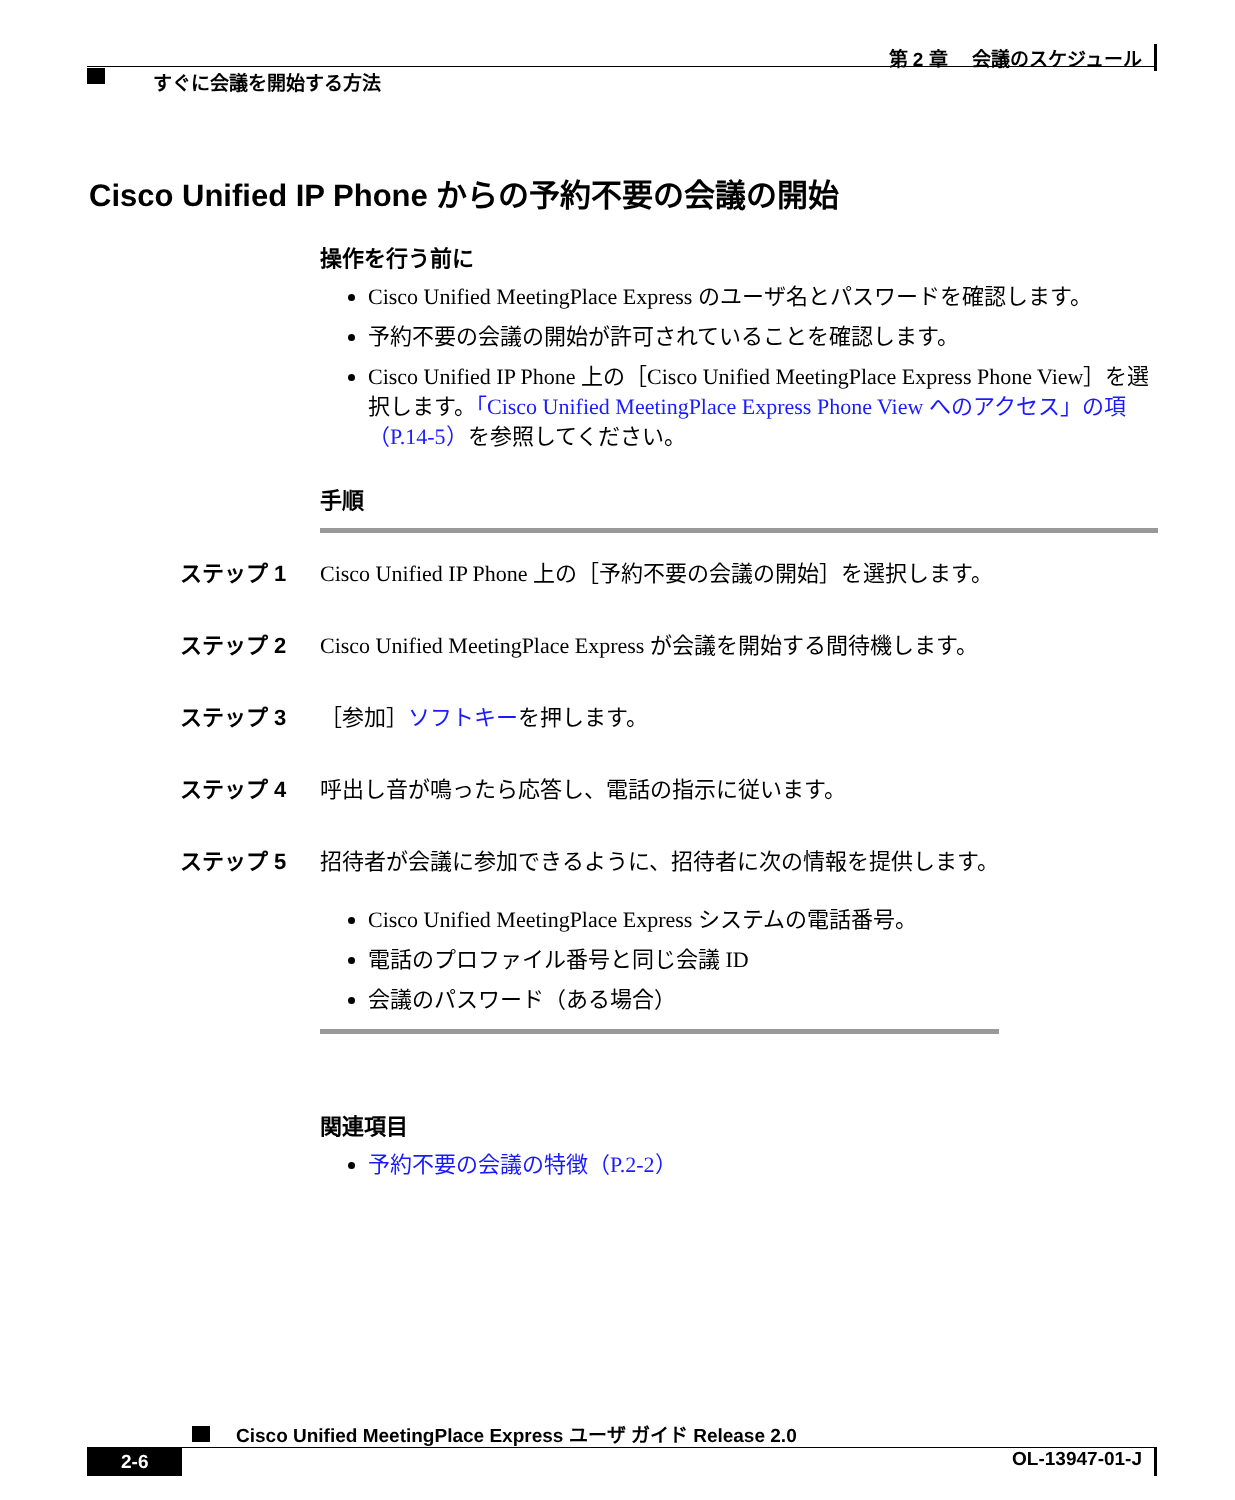第 2 章　 会議のスケジュール
すぐに会議を開始する方法
Cisco Unified IP Phone からの予約不要の会議の開始
操作を行う前に
Cisco Unified MeetingPlace Express のユーザ名とパスワードを確認します。
予約不要の会議の開始が許可されていることを確認します。
Cisco Unified IP Phone 上の［Cisco Unified MeetingPlace Express Phone View］を選択します。「Cisco Unified MeetingPlace Express Phone View へのアクセス」の項（P.14-5）を参照してください。
手順
ステップ 1 Cisco Unified IP Phone 上の［予約不要の会議の開始］を選択します。
ステップ 2 Cisco Unified MeetingPlace Express が会議を開始する間待機します。
ステップ 3 ［参加］ソフトキーを押します。
ステップ 4 呼出し音が鳴ったら応答し、電話の指示に従います。
ステップ 5 招待者が会議に参加できるように、招待者に次の情報を提供します。
Cisco Unified MeetingPlace Express システムの電話番号。
電話のプロファイル番号と同じ会議 ID
会議のパスワード（ある場合）
関連項目
予約不要の会議の特徴（P.2-2）
Cisco Unified MeetingPlace Express ユーザ ガイド Release 2.0
2-6 OL-13947-01-J